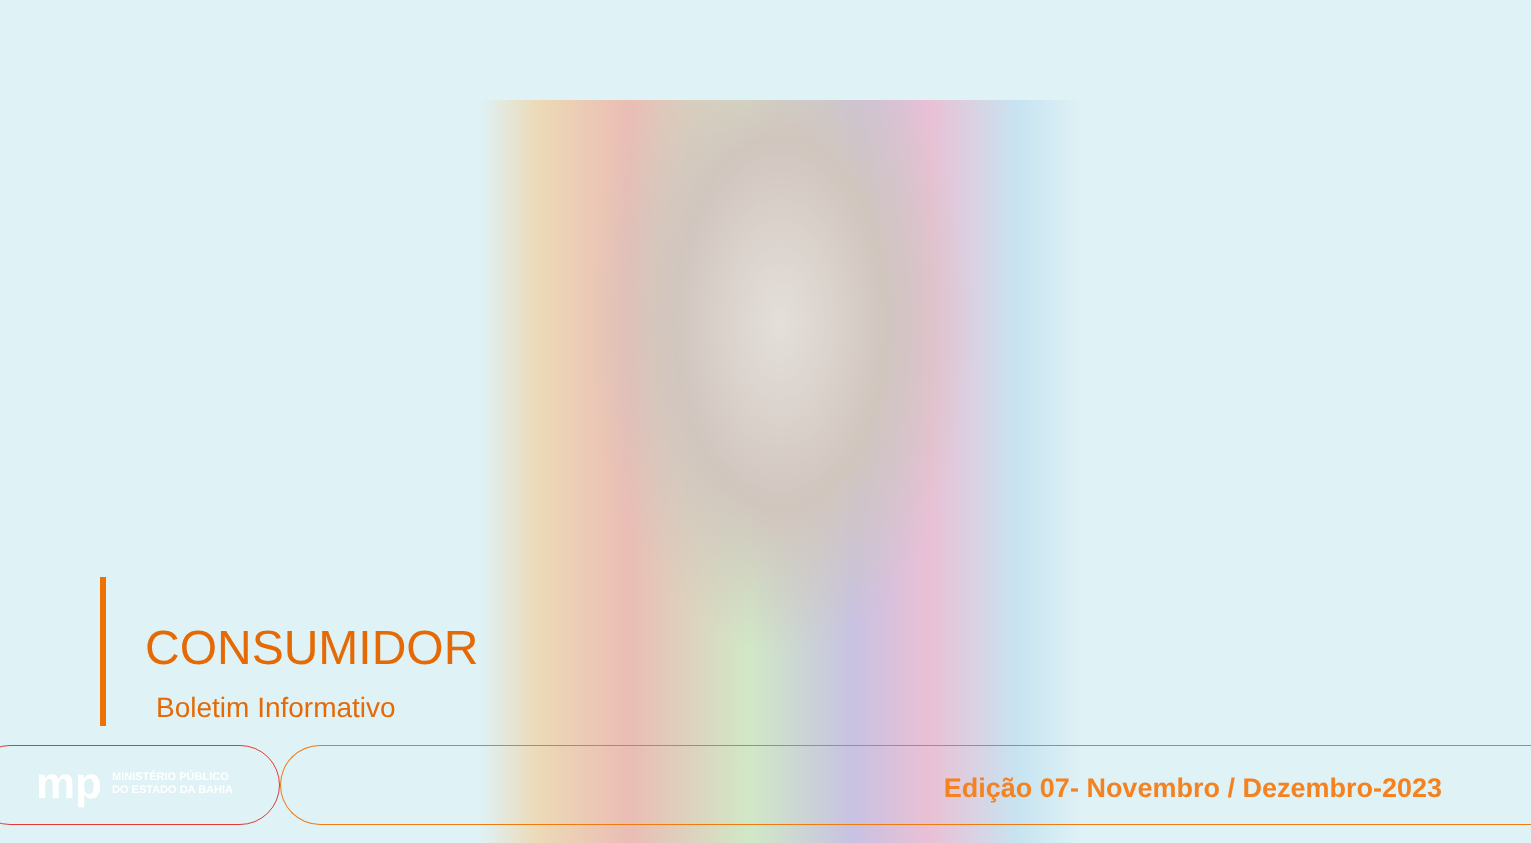CONSUMIDOR
Boletim Informativo
mp MINISTÉRIO PÚBLICO
DO ESTADO DA BAHIA
Edição 07- Novembro / Dezembro-2023